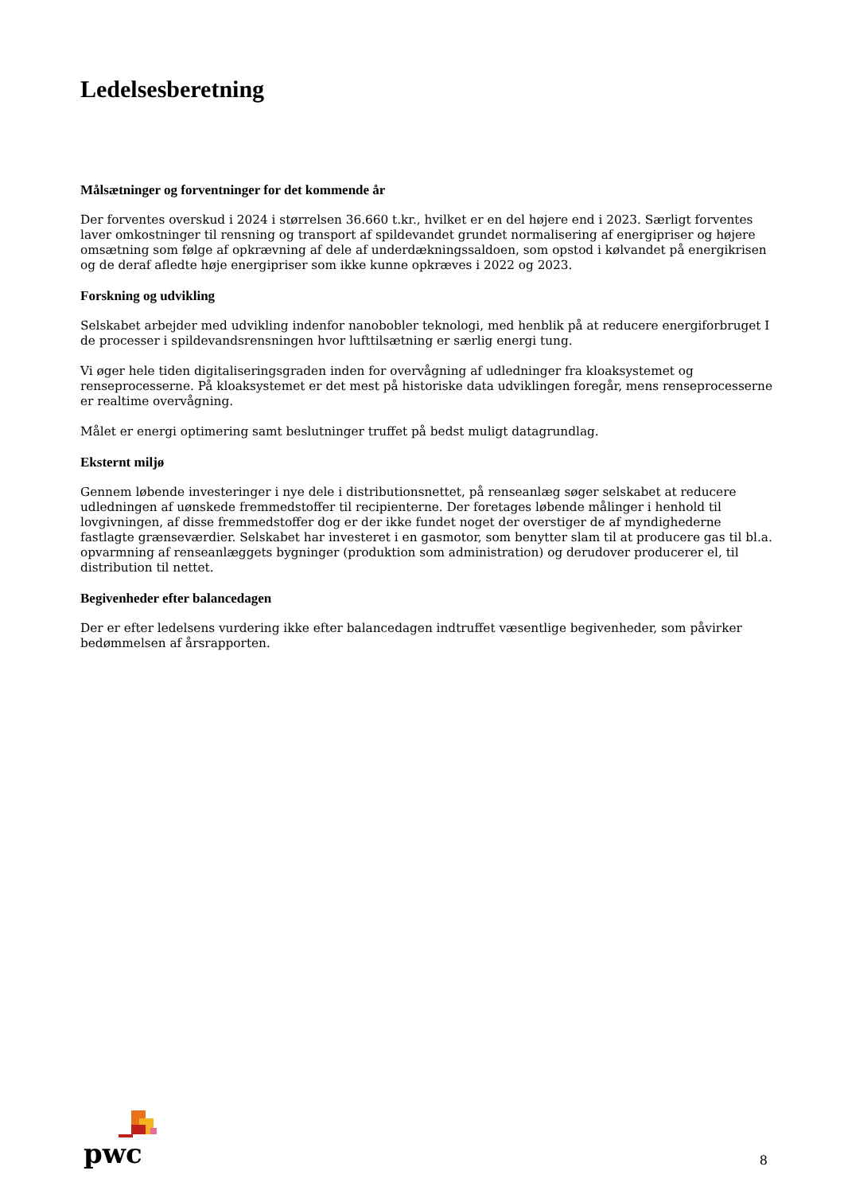Ledelsesberetning
Målsætninger og forventninger for det kommende år
Der forventes overskud i 2024 i størrelsen 36.660 t.kr., hvilket er en del højere end i 2023. Særligt forventes laver omkostninger til rensning og transport af spildevandet grundet normalisering af energipriser og højere omsætning som følge af opkrævning af dele af underdækningssaldoen, som opstod i kølvandet på energikrisen og de deraf afledte høje energipriser som ikke kunne opkræves i 2022 og 2023.
Forskning og udvikling
Selskabet arbejder med udvikling indenfor nanobobler teknologi, med henblik på at reducere energiforbruget I de processer i spildevandsrensningen hvor lufttilsætning er særlig energi tung.
Vi øger hele tiden digitaliseringsgraden inden for overvågning af udledninger fra kloaksystemet og renseprocesserne. På kloaksystemet er det mest på historiske data udviklingen foregår, mens renseprocesserne er realtime overvågning.
Målet er energi optimering samt beslutninger truffet på bedst muligt datagrundlag.
Eksternt miljø
Gennem løbende investeringer i nye dele i distributionsnettet, på renseanlæg søger selskabet at reducere udledningen af uønskede fremmedstoffer til recipienterne. Der foretages løbende målinger i henhold til lovgivningen, af disse fremmedstoffer dog er der ikke fundet noget der overstiger de af myndighederne fastlagte grænseværdier. Selskabet har investeret i en gasmotor, som benytter slam til at producere gas til bl.a. opvarmning af renseanlæggets bygninger (produktion som administration) og derudover producerer el, til distribution til nettet.
Begivenheder efter balancedagen
Der er efter ledelsens vurdering ikke efter balancedagen indtruffet væsentlige begivenheder, som påvirker bedømmelsen af årsrapporten.
pwc
8